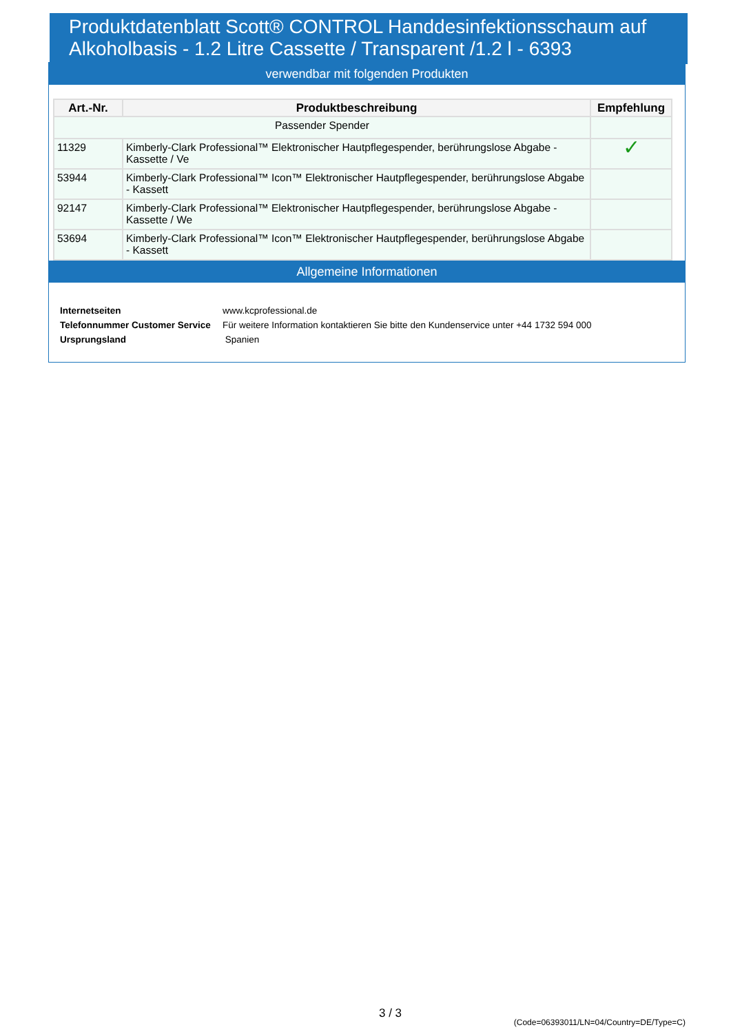Produktdatenblatt Scott® CONTROL Handdesinfektionsschaum auf Alkoholbasis - 1.2 Litre Cassette / Transparent /1.2 l - 6393
verwendbar mit folgenden Produkten
| Art.-Nr. | Produktbeschreibung | Empfehlung |
| --- | --- | --- |
| Passender Spender | | |
| 11329 | Kimberly-Clark Professional™ Elektronischer Hautpflegespender, berührungslose Abgabe - Kassette / Ve | ✓ |
| 53944 | Kimberly-Clark Professional™ Icon™ Elektronischer Hautpflegespender, berührungslose Abgabe - Kassett | |
| 92147 | Kimberly-Clark Professional™ Elektronischer Hautpflegespender, berührungslose Abgabe - Kassette / We | |
| 53694 | Kimberly-Clark Professional™ Icon™ Elektronischer Hautpflegespender, berührungslose Abgabe - Kassett | |
Allgemeine Informationen
| Internetseiten | www.kcprofessional.de |
| Telefonnummer Customer Service | Für weitere Information kontaktieren Sie bitte den Kundenservice unter +44 1732 594 000 |
| Ursprungsland | Spanien |
3 / 3
(Code=06393011/LN=04/Country=DE/Type=C)